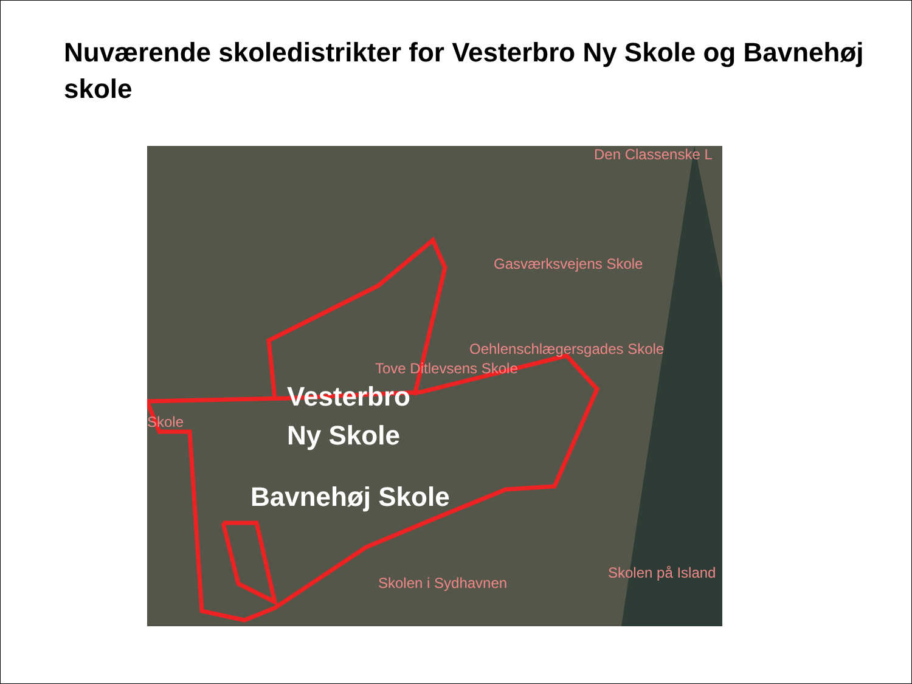Nuværende skoledistrikter for Vesterbro Ny Skole og Bavnehøj skole
Den Classenske L
Gasværksvejens Skole
Oehlenschlægersgades Skole
Tove Ditlevsens Skole
Skole
Skolen i Sydhavnen
Skolen på Island
Vesterbro
Ny Skole
Bavnehøj Skole